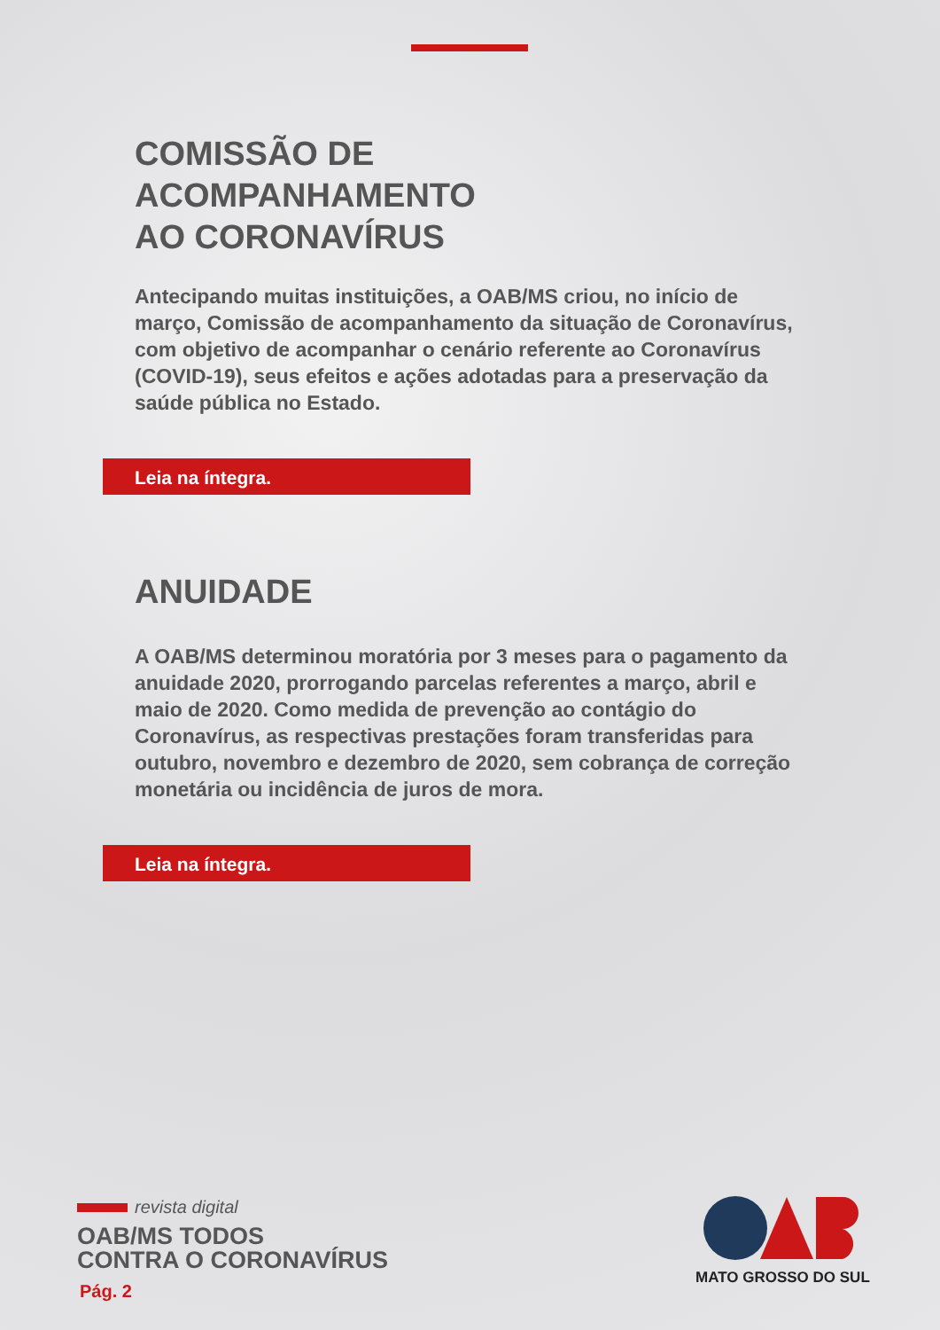COMISSÃO DE
ACOMPANHAMENTO
AO CORONAVÍRUS
Antecipando muitas instituições, a OAB/MS criou, no início de março, Comissão de acompanhamento da situação de Coronavírus, com objetivo de acompanhar o cenário referente ao Coronavírus (COVID-19), seus efeitos e ações adotadas para a preservação da saúde pública no Estado.
Leia na íntegra.
ANUIDADE
A OAB/MS determinou moratória por 3 meses para o pagamento da anuidade 2020, prorrogando parcelas referentes a março, abril e maio de 2020. Como medida de prevenção ao contágio do Coronavírus, as respectivas prestações foram transferidas para outubro, novembro e dezembro de 2020, sem cobrança de correção monetária ou incidência de juros de mora.
Leia na íntegra.
revista digital
OAB/MS TODOS
CONTRA O CORONAVÍRUS
Pág. 2
MATO GROSSO DO SUL